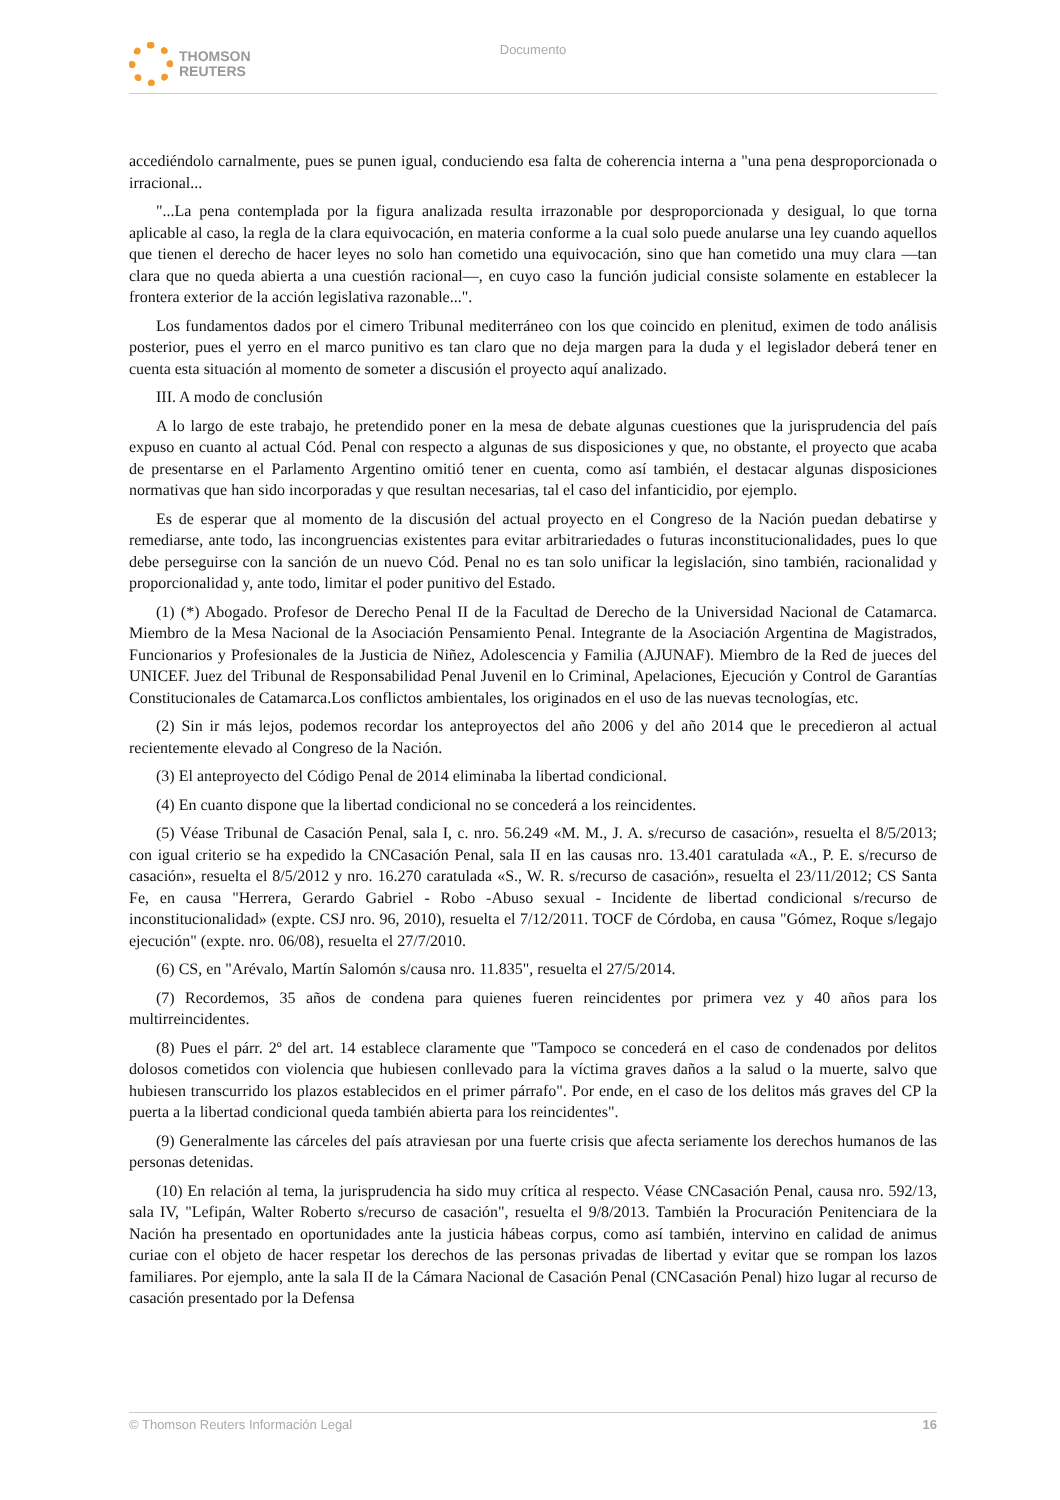THOMSON
REUTERS
Documento
accediéndolo carnalmente, pues se punen igual, conduciendo esa falta de coherencia interna a "una pena desproporcionada o irracional...
"...La pena contemplada por la figura analizada resulta irrazonable por desproporcionada y desigual, lo que torna aplicable al caso, la regla de la clara equivocación, en materia conforme a la cual solo puede anularse una ley cuando aquellos que tienen el derecho de hacer leyes no solo han cometido una equivocación, sino que han cometido una muy clara —tan clara que no queda abierta a una cuestión racional—, en cuyo caso la función judicial consiste solamente en establecer la frontera exterior de la acción legislativa razonable...".
Los fundamentos dados por el cimero Tribunal mediterráneo con los que coincido en plenitud, eximen de todo análisis posterior, pues el yerro en el marco punitivo es tan claro que no deja margen para la duda y el legislador deberá tener en cuenta esta situación al momento de someter a discusión el proyecto aquí analizado.
III. A modo de conclusión
A lo largo de este trabajo, he pretendido poner en la mesa de debate algunas cuestiones que la jurisprudencia del país expuso en cuanto al actual Cód. Penal con respecto a algunas de sus disposiciones y que, no obstante, el proyecto que acaba de presentarse en el Parlamento Argentino omitió tener en cuenta, como así también, el destacar algunas disposiciones normativas que han sido incorporadas y que resultan necesarias, tal el caso del infanticidio, por ejemplo.
Es de esperar que al momento de la discusión del actual proyecto en el Congreso de la Nación puedan debatirse y remediarse, ante todo, las incongruencias existentes para evitar arbitrariedades o futuras inconstitucionalidades, pues lo que debe perseguirse con la sanción de un nuevo Cód. Penal no es tan solo unificar la legislación, sino también, racionalidad y proporcionalidad y, ante todo, limitar el poder punitivo del Estado.
(1) (*) Abogado. Profesor de Derecho Penal II de la Facultad de Derecho de la Universidad Nacional de Catamarca. Miembro de la Mesa Nacional de la Asociación Pensamiento Penal. Integrante de la Asociación Argentina de Magistrados, Funcionarios y Profesionales de la Justicia de Niñez, Adolescencia y Familia (AJUNAF). Miembro de la Red de jueces del UNICEF. Juez del Tribunal de Responsabilidad Penal Juvenil en lo Criminal, Apelaciones, Ejecución y Control de Garantías Constitucionales de Catamarca.Los conflictos ambientales, los originados en el uso de las nuevas tecnologías, etc.
(2) Sin ir más lejos, podemos recordar los anteproyectos del año 2006 y del año 2014 que le precedieron al actual recientemente elevado al Congreso de la Nación.
(3) El anteproyecto del Código Penal de 2014 eliminaba la libertad condicional.
(4) En cuanto dispone que la libertad condicional no se concederá a los reincidentes.
(5) Véase Tribunal de Casación Penal, sala I, c. nro. 56.249 «M. M., J. A. s/recurso de casación», resuelta el 8/5/2013; con igual criterio se ha expedido la CNCasación Penal, sala II en las causas nro. 13.401 caratulada «A., P. E. s/recurso de casación», resuelta el 8/5/2012 y nro. 16.270 caratulada «S., W. R. s/recurso de casación», resuelta el 23/11/2012; CS Santa Fe, en causa "Herrera, Gerardo Gabriel - Robo -Abuso sexual - Incidente de libertad condicional s/recurso de inconstitucionalidad» (expte. CSJ nro. 96, 2010), resuelta el 7/12/2011. TOCF de Córdoba, en causa "Gómez, Roque s/legajo ejecución" (expte. nro. 06/08), resuelta el 27/7/2010.
(6) CS, en "Arévalo, Martín Salomón s/causa nro. 11.835", resuelta el 27/5/2014.
(7) Recordemos, 35 años de condena para quienes fueren reincidentes por primera vez y 40 años para los multirreincidentes.
(8) Pues el párr. 2º del art. 14 establece claramente que "Tampoco se concederá en el caso de condenados por delitos dolosos cometidos con violencia que hubiesen conllevado para la víctima graves daños a la salud o la muerte, salvo que hubiesen transcurrido los plazos establecidos en el primer párrafo". Por ende, en el caso de los delitos más graves del CP la puerta a la libertad condicional queda también abierta para los reincidentes".
(9) Generalmente las cárceles del país atraviesan por una fuerte crisis que afecta seriamente los derechos humanos de las personas detenidas.
(10) En relación al tema, la jurisprudencia ha sido muy crítica al respecto. Véase CNCasación Penal, causa nro. 592/13, sala IV, "Lefipán, Walter Roberto s/recurso de casación", resuelta el 9/8/2013. También la Procuración Penitenciara de la Nación ha presentado en oportunidades ante la justicia hábeas corpus, como así también, intervino en calidad de animus curiae con el objeto de hacer respetar los derechos de las personas privadas de libertad y evitar que se rompan los lazos familiares. Por ejemplo, ante la sala II de la Cámara Nacional de Casación Penal (CNCasación Penal) hizo lugar al recurso de casación presentado por la Defensa
© Thomson Reuters Información Legal 16